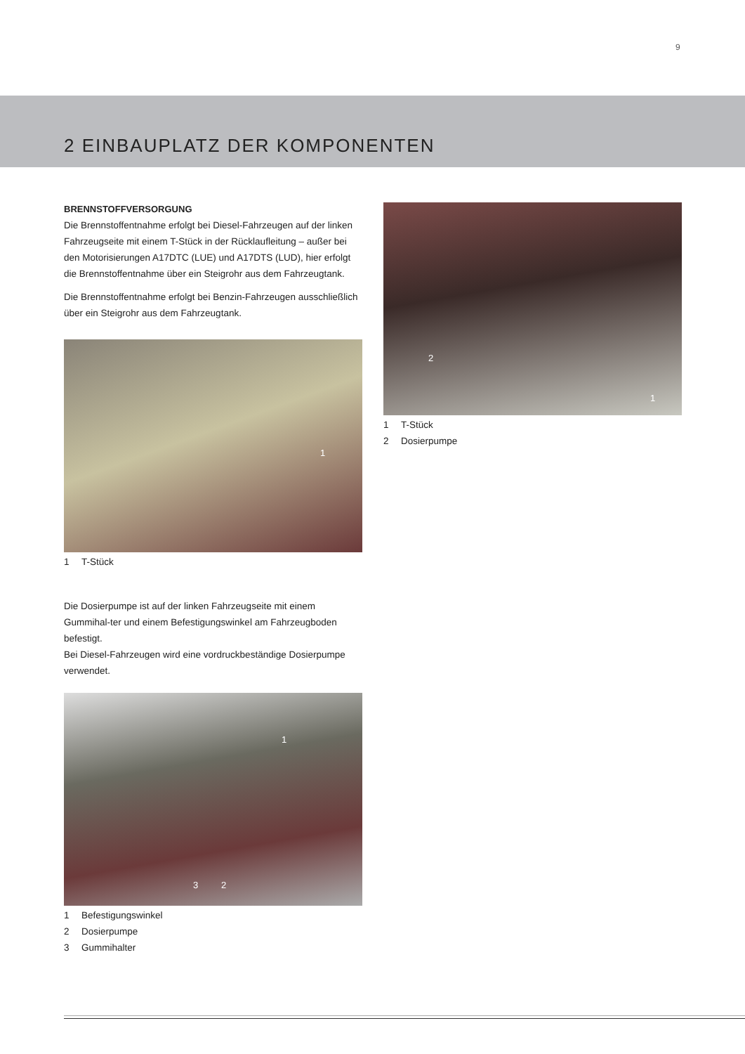9
2 EINBAUPLATZ DER KOMPONENTEN
BRENNSTOFFVERSORGUNG
Die Brennstoffentnahme erfolgt bei Diesel-Fahrzeugen auf der linken Fahrzeugseite mit einem T-Stück in der Rücklaufleitung – außer bei den Motorisierungen A17DTC (LUE) und A17DTS (LUD), hier erfolgt die Brennstoffentnahme über ein Steigrohr aus dem Fahrzeugtank.
Die Brennstoffentnahme erfolgt bei Benzin-Fahrzeugen ausschließlich über ein Steigrohr aus dem Fahrzeugtank.
1
1 T-Stück
Die Dosierpumpe ist auf der linken Fahrzeugseite mit einem Gummihal-ter und einem Befestigungswinkel am Fahrzeugboden befestigt.
Bei Diesel-Fahrzeugen wird eine vordruckbeständige Dosierpumpe verwendet.
1
3 2
1 Befestigungswinkel
2 Dosierpumpe
3 Gummihalter
2
1
1 T-Stück
2 Dosierpumpe